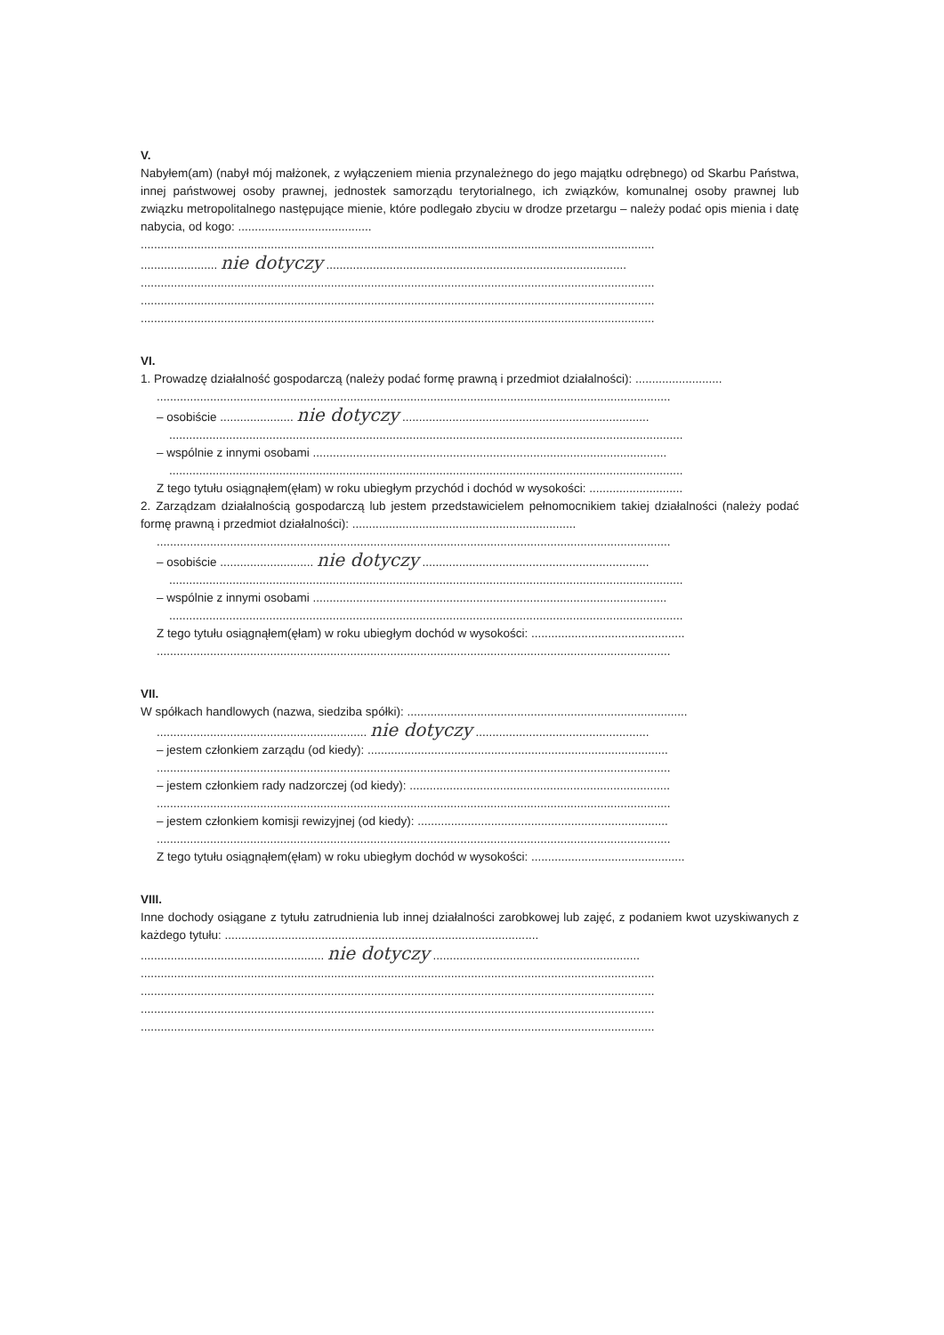V.
Nabyłem(am) (nabył mój małżonek, z wyłączeniem mienia przynależnego do jego majątku odrębnego) od Skarbu Państwa, innej państwowej osoby prawnej, jednostek samorządu terytorialnego, ich związków, komunalnej osoby prawnej lub związku metropolitalnego następujące mienie, które podlegało zbyciu w drodze przetargu – należy podać opis mienia i datę nabycia, od kogo: ........................................
..........................................................................................................................................................
....................... nie dotyczy ..........................................................................................
..........................................................................................................................................................
..........................................................................................................................................................
..........................................................................................................................................................
VI.
1. Prowadzę działalność gospodarczą (należy podać formę prawną i przedmiot działalności): ..........................
..........................................................................................................................................................
– osobiście ...................... nie dotyczy ..........................................................................
..........................................................................................................................................................
– wspólnie z innymi osobami ..........................................................................................................
..........................................................................................................................................................
Z tego tytułu osiągnąłem(ęłam) w roku ubiegłym przychód i dochód w wysokości: ............................
2. Zarządzam działalnością gospodarczą lub jestem przedstawicielem pełnomocnikiem takiej działalności (należy podać formę prawną i przedmiot działalności): ...................................................................
..........................................................................................................................................................
– osobiście ............................ nie dotyczy ....................................................................
..........................................................................................................................................................
– wspólnie z innymi osobami ..........................................................................................................
..........................................................................................................................................................
Z tego tytułu osiągnąłem(ęłam) w roku ubiegłym dochód w wysokości: ..............................................
..........................................................................................................................................................
VII.
W spółkach handlowych (nazwa, siedziba spółki): ....................................................................................
............................................................... nie dotyczy ....................................................
– jestem członkiem zarządu (od kiedy): ..........................................................................................
..........................................................................................................................................................
– jestem członkiem rady nadzorczej (od kiedy): ..............................................................................
..........................................................................................................................................................
– jestem członkiem komisji rewizyjnej (od kiedy): ...........................................................................
..........................................................................................................................................................
Z tego tytułu osiągnąłem(ęłam) w roku ubiegłym dochód w wysokości: ..............................................
VIII.
Inne dochody osiągane z tytułu zatrudnienia lub innej działalności zarobkowej lub zajęć, z podaniem kwot uzyskiwanych z każdego tytułu: ..............................................................................................
....................................................... nie dotyczy ..............................................................
..........................................................................................................................................................
..........................................................................................................................................................
..........................................................................................................................................................
..........................................................................................................................................................